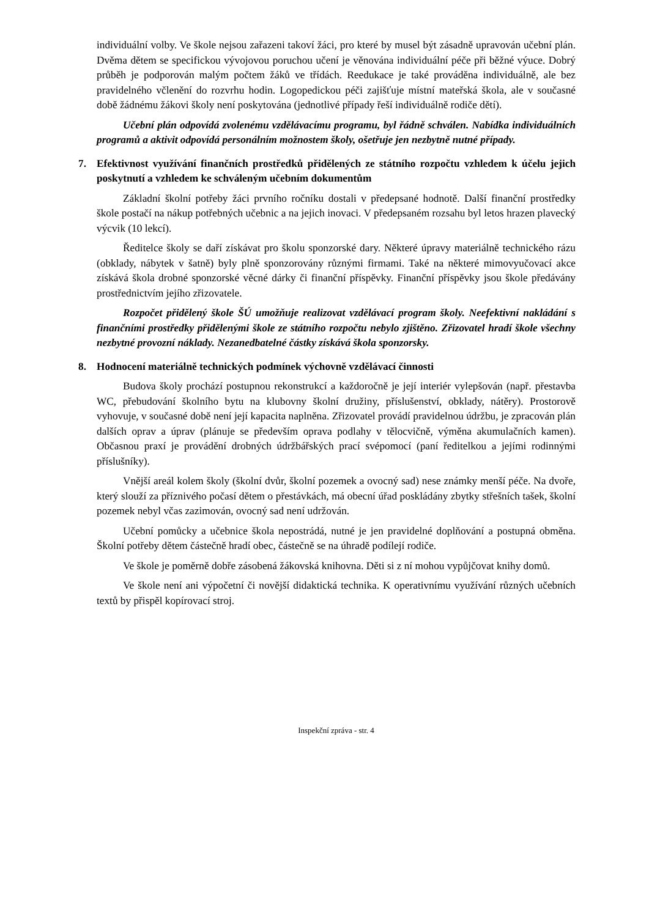individuální volby. Ve škole nejsou zařazeni takoví žáci, pro které by musel být zásadně upravován učební plán. Dvěma dětem se specifickou vývojovou poruchou učení je věnována individuální péče při běžné výuce. Dobrý průběh je podporován malým počtem žáků ve třídách. Reedukace je také prováděna individuálně, ale bez pravidelného včlenění do rozvrhu hodin. Logopedickou péči zajišťuje místní mateřská škola, ale v současné době žádnému žákovi školy není poskytována (jednotlivé případy řeší individuálně rodiče dětí).
Učební plán odpovídá zvolenému vzdělávacímu programu, byl řádně schválen. Nabídka individuálních programů a aktivit odpovídá personálním možnostem školy, ošetřuje jen nezbytně nutné případy.
7. Efektivnost využívání finančních prostředků přidělených ze státního rozpočtu vzhledem k účelu jejich poskytnutí a vzhledem ke schváleným učebním dokumentům
Základní školní potřeby žáci prvního ročníku dostali v předepsané hodnotě. Další finanční prostředky škole postačí na nákup potřebných učebnic a na jejich inovaci. V předepsaném rozsahu byl letos hrazen plavecký výcvik (10 lekcí).
Ředitelce školy se daří získávat pro školu sponzorské dary. Některé úpravy materiálně technického rázu (obklady, nábytek v šatně) byly plně sponzorovány různými firmami. Také na některé mimovyučovací akce získává škola drobné sponzorské věcné dárky či finanční příspěvky. Finanční příspěvky jsou škole předávány prostřednictvím jejího zřizovatele.
Rozpočet přidělený škole ŠÚ umožňuje realizovat vzdělávací program školy. Neefektivní nakládání s finančními prostředky přidělenými škole ze státního rozpočtu nebylo zjištěno. Zřizovatel hradí škole všechny nezbytné provozní náklady. Nezanedbatelné částky získává škola sponzorsky.
8. Hodnocení materiálně technických podmínek výchovně vzdělávací činnosti
Budova školy prochází postupnou rekonstrukcí a každoročně je její interiér vylepšován (např. přestavba WC, přebudování školního bytu na klubovny školní družiny, příslušenství, obklady, nátěry). Prostorově vyhovuje, v současné době není její kapacita naplněna. Zřizovatel provádí pravidelnou údržbu, je zpracován plán dalších oprav a úprav (plánuje se především oprava podlahy v tělocvičně, výměna akumulačních kamen). Občasnou praxí je provádění drobných údržbářských prací svépomocí (paní ředitelkou a jejími rodinnými příslušníky).
Vnější areál kolem školy (školní dvůr, školní pozemek a ovocný sad) nese známky menší péče. Na dvoře, který slouží za příznivého počasí dětem o přestávkách, má obecní úřad poskládány zbytky střešních tašek, školní pozemek nebyl včas zazimován, ovocný sad není udržován.
Učební pomůcky a učebnice škola nepostrádá, nutné je jen pravidelné doplňování a postupná obměna. Školní potřeby dětem částečně hradí obec, částečně se na úhradě podílejí rodiče.
Ve škole je poměrně dobře zásobená žákovská knihovna. Děti si z ní mohou vypůjčovat knihy domů.
Ve škole není ani výpočetní či novější didaktická technika. K operativnímu využívání různých učebních textů by přispěl kopírovací stroj.
Inspekční zpráva - str. 4